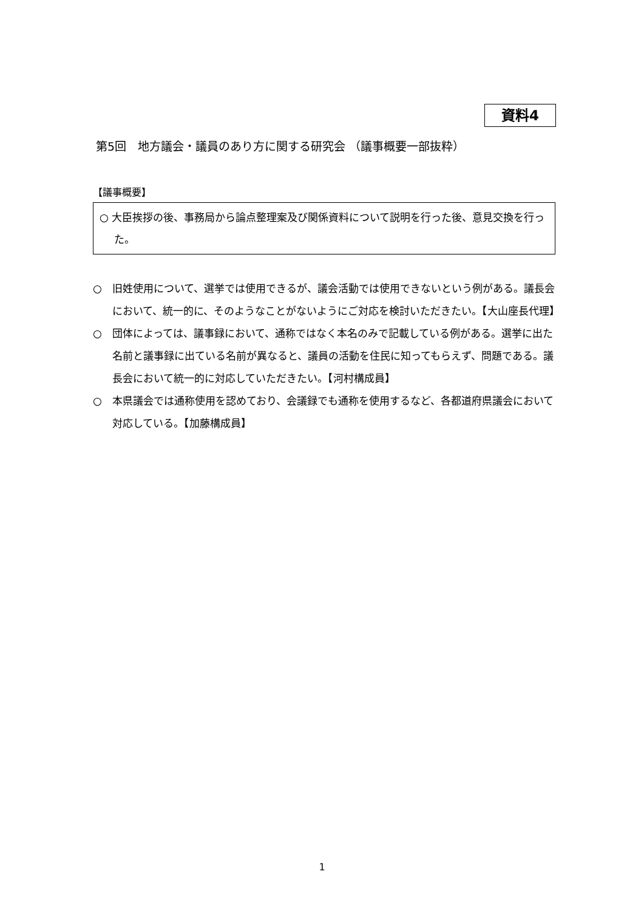資料4
第5回　地方議会・議員のあり方に関する研究会 （議事概要一部抜粋）
【議事概要】
○ 大臣挨拶の後、事務局から論点整理案及び関係資料について説明を行った後、意見交換を行った。
○　旧姓使用について、選挙では使用できるが、議会活動では使用できないという例がある。議長会において、統一的に、そのようなことがないようにご対応を検討いただきたい。【大山座長代理】
○　団体によっては、議事録において、通称ではなく本名のみで記載している例がある。選挙に出た名前と議事録に出ている名前が異なると、議員の活動を住民に知ってもらえず、問題である。議長会において統一的に対応していただきたい。【河村構成員】
○　本県議会では通称使用を認めており、会議録でも通称を使用するなど、各都道府県議会において対応している。【加藤構成員】
1